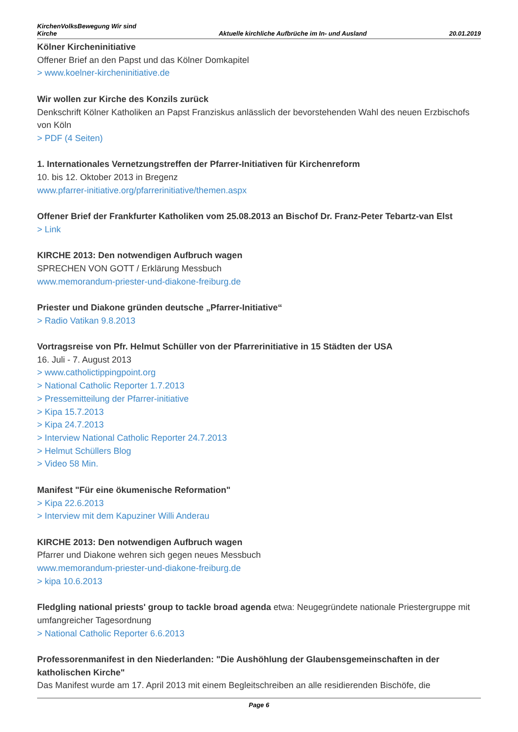KirchenVolksBewegung Wir sind
Kirche
Aktuelle kirchliche Aufbrüche im In- und Ausland
20.01.2019
Kölner Kircheninitiative
Offener Brief an den Papst und das Kölner Domkapitel
> www.koelner-kircheninitiative.de
Wir wollen zur Kirche des Konzils zurück
Denkschrift Kölner Katholiken an Papst Franziskus anlässlich der bevorstehenden Wahl des neuen Erzbischofs von Köln
> PDF (4 Seiten)
1. Internationales Vernetzungstreffen der Pfarrer-Initiativen für Kirchenreform
10. bis 12. Oktober 2013 in Bregenz
www.pfarrer-initiative.org/pfarrerinitiative/themen.aspx
Offener Brief der Frankfurter Katholiken vom 25.08.2013 an Bischof Dr. Franz-Peter Tebartz-van Elst
> Link
KIRCHE 2013: Den notwendigen Aufbruch wagen
SPRECHEN VON GOTT / Erklärung Messbuch
www.memorandum-priester-und-diakone-freiburg.de
Priester und Diakone gründen deutsche „Pfarrer-Initiative“
> Radio Vatikan 9.8.2013
Vortragsreise von Pfr. Helmut Schüller von der Pfarrerinitiative in 15 Städten der USA
16. Juli - 7. August 2013
> www.catholictippingpoint.org
> National Catholic Reporter 1.7.2013
> Pressemitteilung der Pfarrer-initiative
> Kipa 15.7.2013
> Kipa 24.7.2013
> Interview National Catholic Reporter 24.7.2013
> Helmut Schüllers Blog
> Video 58 Min.
Manifest "Für eine ökumenische Reformation"
> Kipa 22.6.2013
> Interview mit dem Kapuziner Willi Anderau
KIRCHE 2013: Den notwendigen Aufbruch wagen
Pfarrer und Diakone wehren sich gegen neues Messbuch
www.memorandum-priester-und-diakone-freiburg.de
> kipa 10.6.2013
Fledgling national priests' group to tackle broad agenda etwa: Neugegründete nationale Priestergruppe mit umfangreicher Tagesordnung
> National Catholic Reporter 6.6.2013
Professorenmanifest in den Niederlanden: "Die Aushöhlung der Glaubensgemeinschaften in der katholischen Kirche"
Das Manifest wurde am 17. April 2013 mit einem Begleitschreiben an alle residierenden Bischöfe, die
Page 6